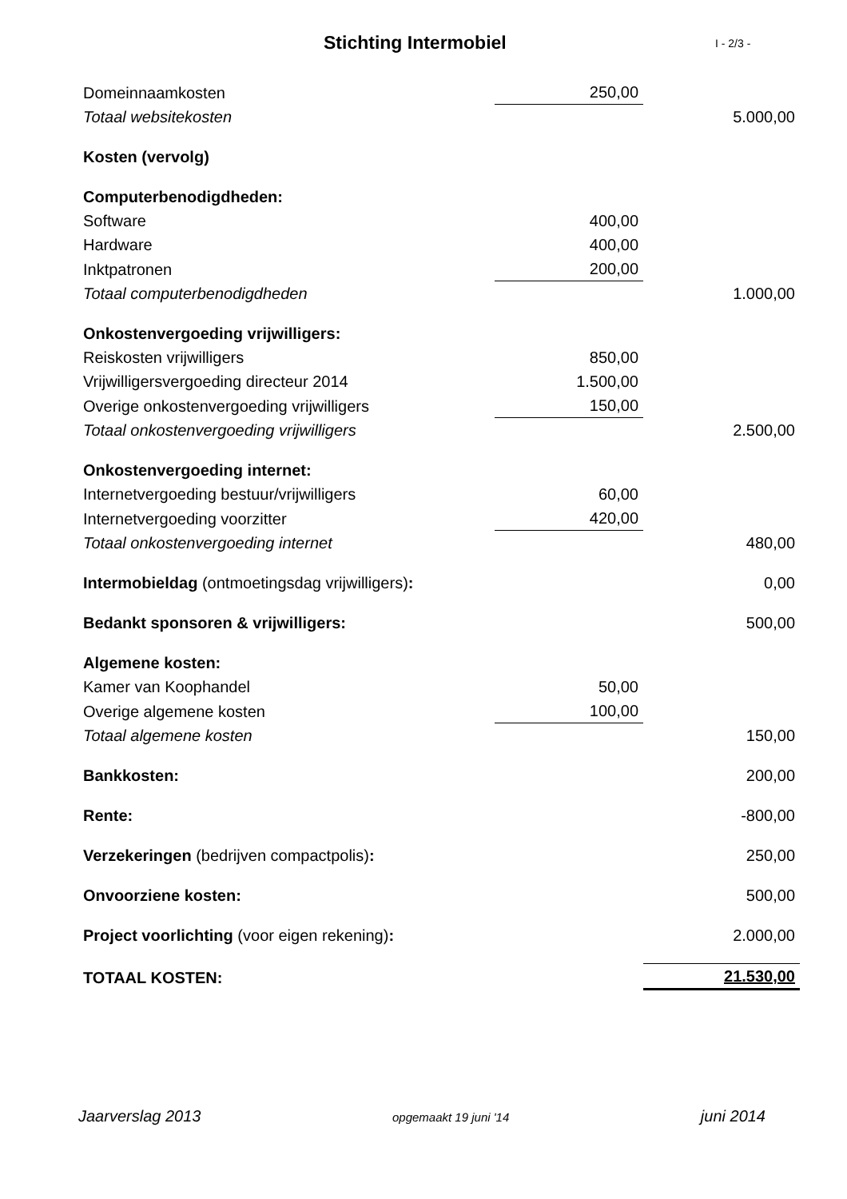Stichting Intermobiel
I - 2/3 -
| Domeinnaamkosten | 250,00 | |
| Totaal websitekosten | | 5.000,00 |
| Kosten (vervolg) | | |
| Computerbenodigdheden: | | |
| Software | 400,00 | |
| Hardware | 400,00 | |
| Inktpatronen | 200,00 | |
| Totaal computerbenodigdheden | | 1.000,00 |
| Onkostenvergoeding vrijwilligers: | | |
| Reiskosten vrijwilligers | 850,00 | |
| Vrijwilligersvergoeding directeur 2014 | 1.500,00 | |
| Overige onkostenvergoeding vrijwilligers | 150,00 | |
| Totaal onkostenvergoeding vrijwilligers | | 2.500,00 |
| Onkostenvergoeding internet: | | |
| Internetvergoeding bestuur/vrijwilligers | 60,00 | |
| Internetvergoeding voorzitter | 420,00 | |
| Totaal onkostenvergoeding internet | | 480,00 |
| Intermobieldag (ontmoetingsdag vrijwilligers) : | | 0,00 |
| Bedankt sponsoren & vrijwilligers: | | 500,00 |
| Algemene kosten: | | |
| Kamer van Koophandel | 50,00 | |
| Overige algemene kosten | 100,00 | |
| Totaal algemene kosten | | 150,00 |
| Bankkosten: | | 200,00 |
| Rente: | | -800,00 |
| Verzekeringen (bedrijven compactpolis) : | | 250,00 |
| Onvoorziene kosten: | | 500,00 |
| Project voorlichting (voor eigen rekening) : | | 2.000,00 |
| TOTAAL KOSTEN: | | 21.530,00 |
Jaarverslag 2013 opgemaakt 19 juni '14 juni 2014